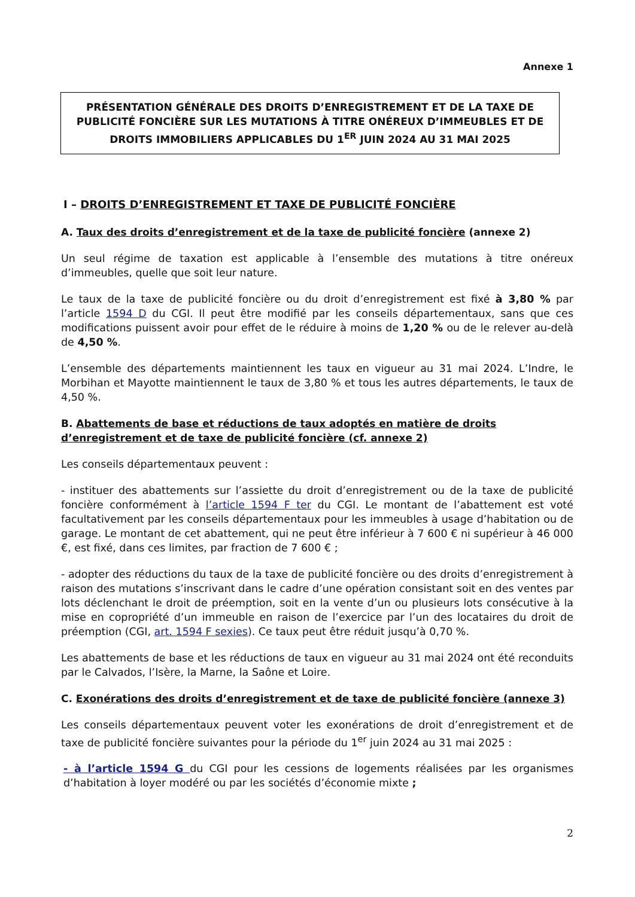Annexe 1
PRÉSENTATION GÉNÉRALE DES DROITS D’ENREGISTREMENT ET DE LA TAXE DE PUBLICITÉ FONCIÈRE SUR LES MUTATIONS À TITRE ONÉREUX D’IMMEUBLES ET DE DROITS IMMOBILIERS APPLICABLES DU 1<sup>ER</sup> JUIN 2024 AU 31 MAI 2025
I – DROITS D’ENREGISTREMENT ET TAXE DE PUBLICITÉ FONCIÈRE
A. Taux des droits d’enregistrement et de la taxe de publicité foncière (annexe 2)
Un seul régime de taxation est applicable à l’ensemble des mutations à titre onéreux d’immeubles, quelle que soit leur nature.
Le taux de la taxe de publicité foncière ou du droit d’enregistrement est fixé à 3,80 % par l’article 1594 D du CGI. Il peut être modifié par les conseils départementaux, sans que ces modifications puissent avoir pour effet de le réduire à moins de 1,20 % ou de le relever au-delà de 4,50 %.
L’ensemble des départements maintiennent les taux en vigueur au 31 mai 2024. L’Indre, le Morbihan et Mayotte maintiennent le taux de 3,80 % et tous les autres départements, le taux de 4,50 %.
B. Abattements de base et réductions de taux adoptés en matière de droits d’enregistrement et de taxe de publicité foncière (cf. annexe 2)
Les conseils départementaux peuvent :
- instituer des abattements sur l’assiette du droit d’enregistrement ou de la taxe de publicité foncière conformément à l’article 1594 F ter du CGI. Le montant de l’abattement est voté facultativement par les conseils départementaux pour les immeubles à usage d’habitation ou de garage. Le montant de cet abattement, qui ne peut être inférieur à 7 600 € ni supérieur à 46 000 €, est fixé, dans ces limites, par fraction de 7 600 € ;
- adopter des réductions du taux de la taxe de publicité foncière ou des droits d’enregistrement à raison des mutations s’inscrivant dans le cadre d’une opération consistant soit en des ventes par lots déclenchant le droit de préemption, soit en la vente d’un ou plusieurs lots consécutive à la mise en copropriété d’un immeuble en raison de l’exercice par l’un des locataires du droit de préemption (CGI, art. 1594 F sexies). Ce taux peut être réduit jusqu’à 0,70 %.
Les abattements de base et les réductions de taux en vigueur au 31 mai 2024 ont été reconduits par le Calvados, l’Isère, la Marne, la Saône et Loire.
C. Exonérations des droits d’enregistrement et de taxe de publicité foncière (annexe 3)
Les conseils départementaux peuvent voter les exonérations de droit d’enregistrement et de taxe de publicité foncière suivantes pour la période du 1<sup>er</sup> juin 2024 au 31 mai 2025 :
- à l’article 1594 G du CGI pour les cessions de logements réalisées par les organismes d’habitation à loyer modéré ou par les sociétés d’économie mixte ;
2